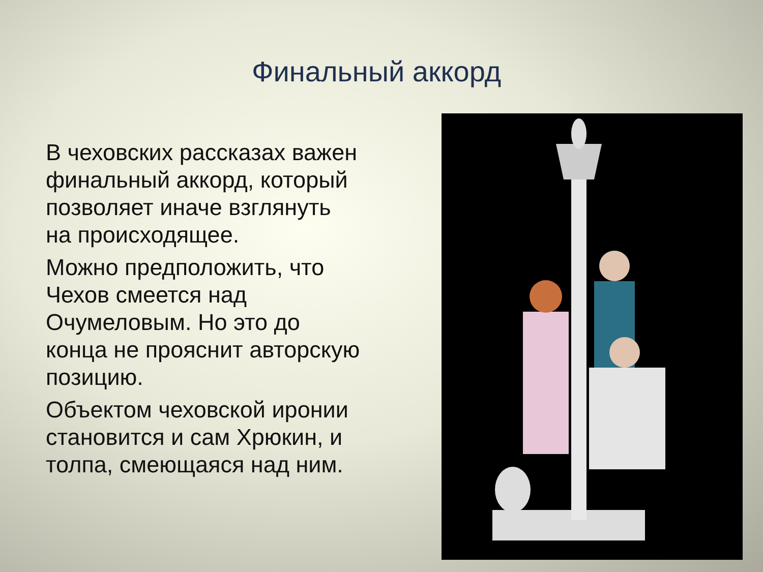Финальный аккорд
В чеховских рассказах важен финальный аккорд, который позволяет иначе взглянуть на происходящее.
Можно предположить, что Чехов смеется над Очумеловым. Но это до конца не прояснит авторскую позицию.
Объектом чеховской иронии становится и сам Хрюкин, и толпа, смеющаяся над ним.